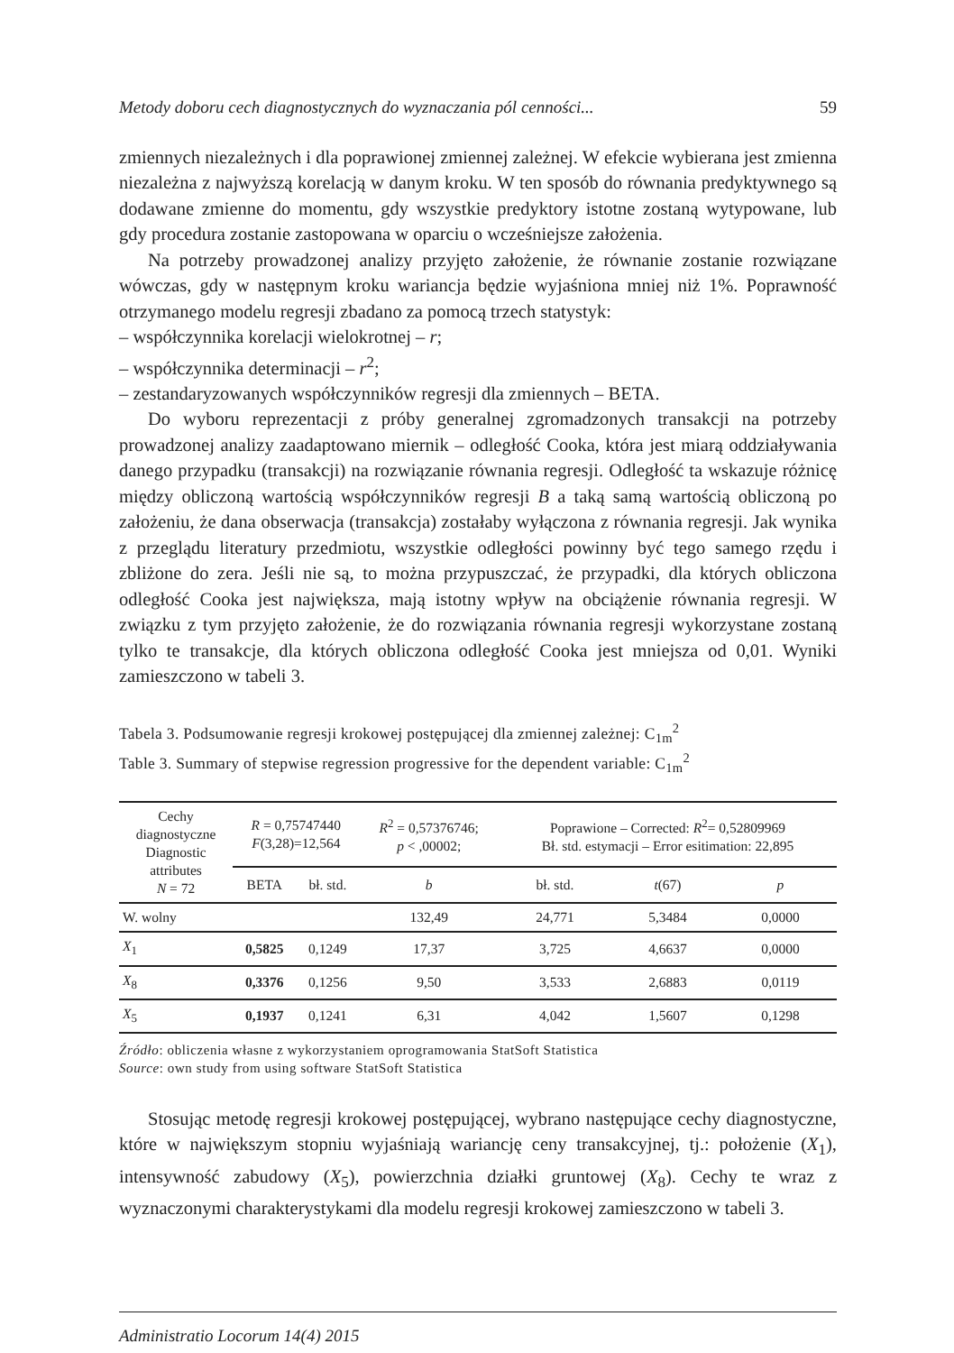Metody doboru cech diagnostycznych do wyznaczania pól cenności... 59
zmiennych niezależnych i dla poprawionej zmiennej zależnej. W efekcie wybierana jest zmienna niezależna z najwyższą korelacją w danym kroku. W ten sposób do równania predyktywnego są dodawane zmienne do momentu, gdy wszystkie predyktory istotne zostaną wytypowane, lub gdy procedura zostanie zastopowana w oparciu o wcześniejsze założenia.
Na potrzeby prowadzonej analizy przyjęto założenie, że równanie zostanie rozwiązane wówczas, gdy w następnym kroku wariancja będzie wyjaśniona mniej niż 1%. Poprawność otrzymanego modelu regresji zbadano za pomocą trzech statystyk:
– współczynnika korelacji wielokrotnej – r;
– współczynnika determinacji – r<sup>2</sup>;
– zestandaryzowanych współczynników regresji dla zmiennych – BETA.
Do wyboru reprezentacji z próby generalnej zgromadzonych transakcji na potrzeby prowadzonej analizy zaadaptowano miernik – odległość Cooka, która jest miarą oddziaływania danego przypadku (transakcji) na rozwiązanie równania regresji. Odległość ta wskazuje różnicę między obliczoną wartością współczynników regresji B a taką samą wartością obliczoną po założeniu, że dana obserwacja (transakcja) zostałaby wyłączona z równania regresji. Jak wynika z przeglądu literatury przedmiotu, wszystkie odległości powinny być tego samego rzędu i zbliżone do zera. Jeśli nie są, to można przypuszczać, że przypadki, dla których obliczona odległość Cooka jest największa, mają istotny wpływ na obciążenie równania regresji. W związku z tym przyjęto założenie, że do rozwiązania równania regresji wykorzystane zostaną tylko te transakcje, dla których obliczona odległość Cooka jest mniejsza od 0,01. Wyniki zamieszczono w tabeli 3.
Tabela 3. Podsumowanie regresji krokowej postępującej dla zmiennej zależnej: C<sub>1m</sub><sup>2</sup>
Table 3. Summary of stepwise regression progressive for the dependent variable: C<sub>1m</sub><sup>2</sup>
| Cechy diagnostyczne Diagnostic attributes N = 72 | R = 0,75747440 F (3,28)=12,564 | | R<sup>2</sup> = 0,57376746; p < ,00002; | Poprawione – Corrected: R<sup>2</sup>= 0,52809969 Bł. std. estymacji – Error esitimation: 22,895 | | |
| --- | --- | --- | --- | --- | --- | --- |
| | BETA | bł. std. | b | bł. std. | t (67) | p |
| W. wolny | | | 132,49 | 24,771 | 5,3484 | 0,0000 |
| X<sub>1</sub> | 0,5825 | 0,1249 | 17,37 | 3,725 | 4,6637 | 0,0000 |
| X<sub>8</sub> | 0,3376 | 0,1256 | 9,50 | 3,533 | 2,6883 | 0,0119 |
| X<sub>5</sub> | 0,1937 | 0,1241 | 6,31 | 4,042 | 1,5607 | 0,1298 |
Źródło: obliczenia własne z wykorzystaniem oprogramowania StatSoft Statistica
Source: own study from using software StatSoft Statistica
Stosując metodę regresji krokowej postępującej, wybrano następujące cechy diagnostyczne, które w największym stopniu wyjaśniają wariancję ceny transakcyjnej, tj.: położenie (X<sub>1</sub>), intensywność zabudowy (X<sub>5</sub>), powierzchnia działki gruntowej (X<sub>8</sub>). Cechy te wraz z wyznaczonymi charakterystykami dla modelu regresji krokowej zamieszczono w tabeli 3.
Administratio Locorum 14(4) 2015